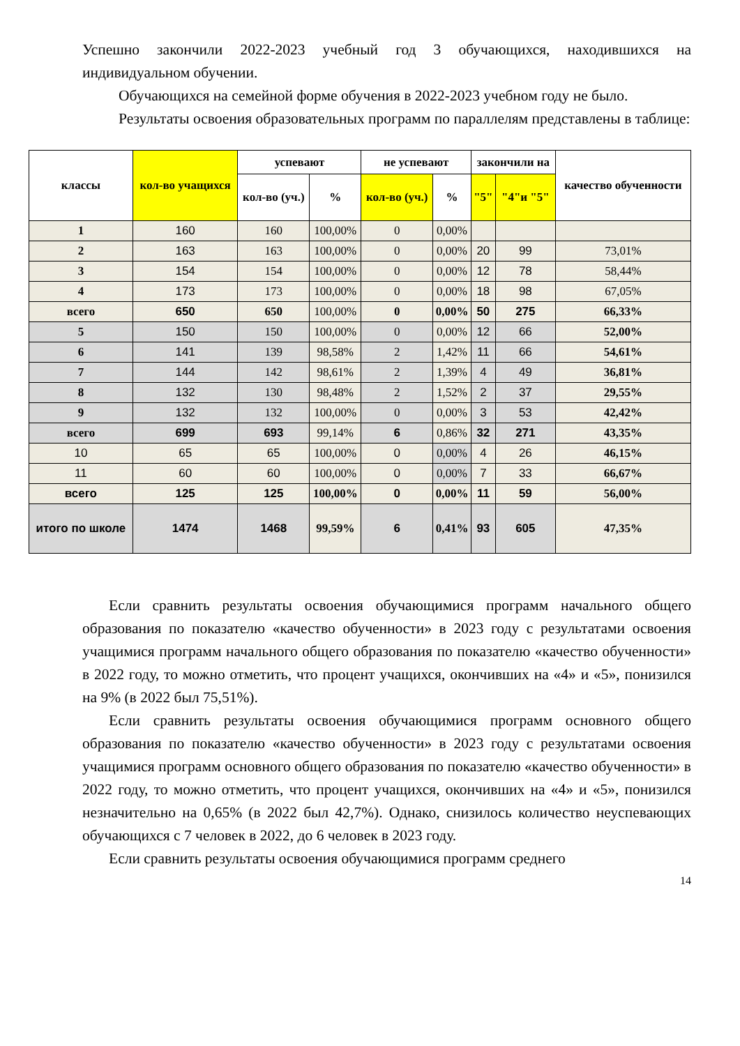Успешно закончили 2022-2023 учебный год 3 обучающихся, находившихся на индивидуальном обучении.
Обучающихся на семейной форме обучения в 2022-2023 учебном году не было.
Результаты освоения образовательных программ по параллелям представлены в таблице:
| классы | кол-во учащихся | успевают | | не успевают | | закончили на | | качество обученности |
| --- | --- | --- | --- | --- | --- | --- | --- | --- |
| | | кол-во (уч.) | % | кол-во (уч.) | % | "5" | "4"и "5" | |
| 1 | 160 | 160 | 100,00% | 0 | 0,00% | | | |
| 2 | 163 | 163 | 100,00% | 0 | 0,00% | 20 | 99 | 73,01% |
| 3 | 154 | 154 | 100,00% | 0 | 0,00% | 12 | 78 | 58,44% |
| 4 | 173 | 173 | 100,00% | 0 | 0,00% | 18 | 98 | 67,05% |
| всего | 650 | 650 | 100,00% | 0 | 0,00% | 50 | 275 | 66,33% |
| 5 | 150 | 150 | 100,00% | 0 | 0,00% | 12 | 66 | 52,00% |
| 6 | 141 | 139 | 98,58% | 2 | 1,42% | 11 | 66 | 54,61% |
| 7 | 144 | 142 | 98,61% | 2 | 1,39% | 4 | 49 | 36,81% |
| 8 | 132 | 130 | 98,48% | 2 | 1,52% | 2 | 37 | 29,55% |
| 9 | 132 | 132 | 100,00% | 0 | 0,00% | 3 | 53 | 42,42% |
| всего | 699 | 693 | 99,14% | 6 | 0,86% | 32 | 271 | 43,35% |
| 10 | 65 | 65 | 100,00% | 0 | 0,00% | 4 | 26 | 46,15% |
| 11 | 60 | 60 | 100,00% | 0 | 0,00% | 7 | 33 | 66,67% |
| всего | 125 | 125 | 100,00% | 0 | 0,00% | 11 | 59 | 56,00% |
| итого по школе | 1474 | 1468 | 99,59% | 6 | 0,41% | 93 | 605 | 47,35% |
Если сравнить результаты освоения обучающимися программ начального общего образования по показателю «качество обученности» в 2023 году с результатами освоения учащимися программ начального общего образования по показателю «качество обученности» в 2022 году, то можно отметить, что процент учащихся, окончивших на «4» и «5», понизился на 9% (в 2022 был 75,51%).
Если сравнить результаты освоения обучающимися программ основного общего образования по показателю «качество обученности» в 2023 году с результатами освоения учащимися программ основного общего образования по показателю «качество обученности» в 2022 году, то можно отметить, что процент учащихся, окончивших на «4» и «5», понизился незначительно на 0,65% (в 2022 был 42,7%). Однако, снизилось количество неуспевающих обучающихся с 7 человек в 2022, до 6 человек в 2023 году.
Если сравнить результаты освоения обучающимися программ среднего
14